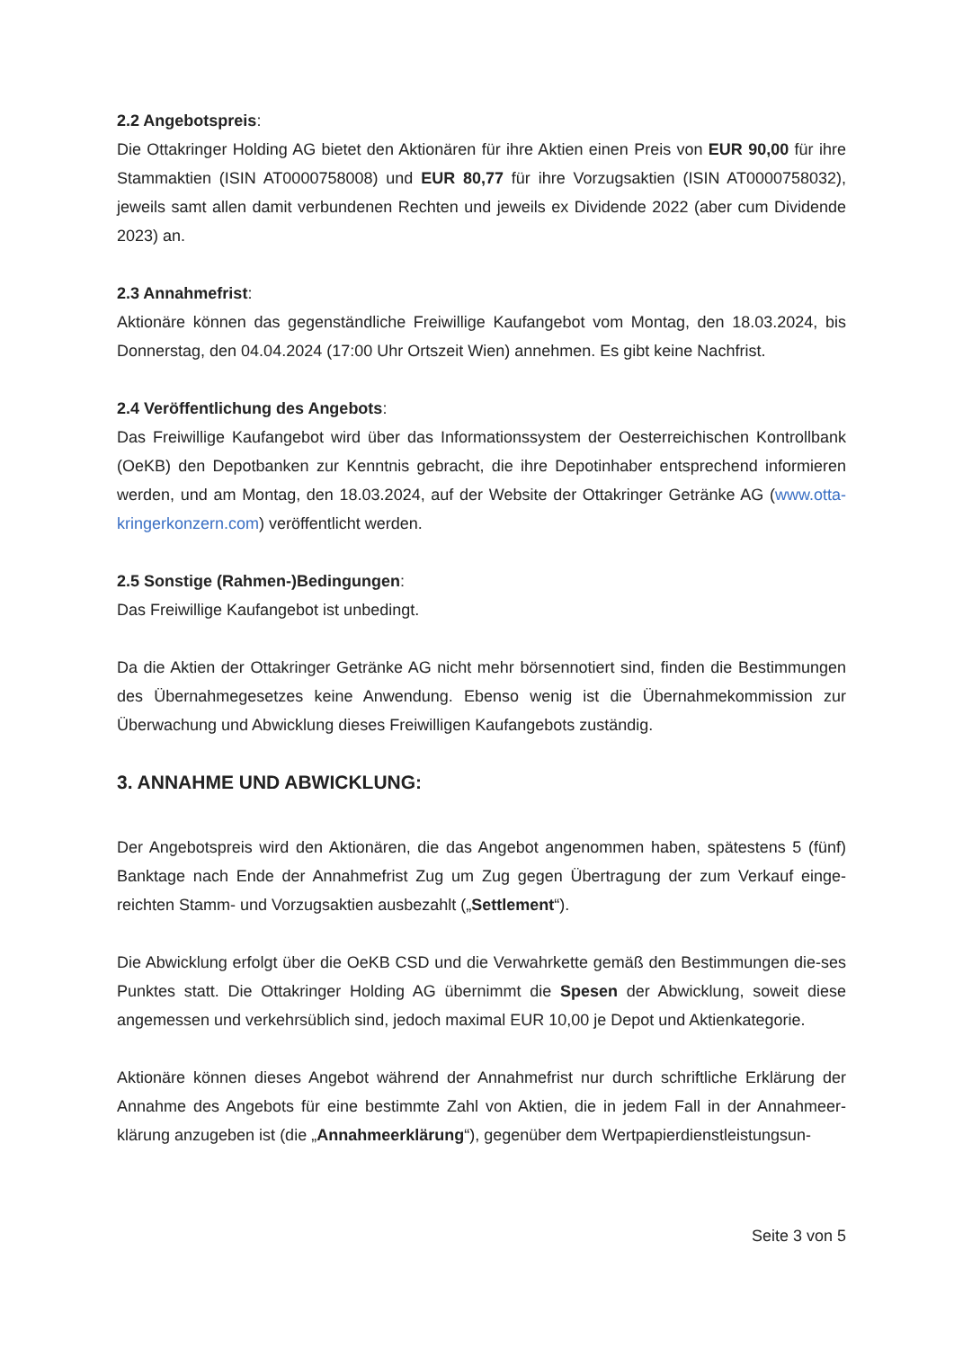2.2 Angebotspreis:
Die Ottakringer Holding AG bietet den Aktionären für ihre Aktien einen Preis von EUR 90,00 für ihre Stammaktien (ISIN AT0000758008) und EUR 80,77 für ihre Vorzugsaktien (ISIN AT0000758032), jeweils samt allen damit verbundenen Rechten und jeweils ex Dividende 2022 (aber cum Dividende 2023) an.
2.3 Annahmefrist:
Aktionäre können das gegenständliche Freiwillige Kaufangebot vom Montag, den 18.03.2024, bis Donnerstag, den 04.04.2024 (17:00 Uhr Ortszeit Wien) annehmen. Es gibt keine Nachfrist.
2.4 Veröffentlichung des Angebots:
Das Freiwillige Kaufangebot wird über das Informationssystem der Oesterreichischen Kontrollbank (OeKB) den Depotbanken zur Kenntnis gebracht, die ihre Depotinhaber entsprechend informieren werden, und am Montag, den 18.03.2024, auf der Website der Ottakringer Getränke AG (www.otta-kringerkonzern.com) veröffentlicht werden.
2.5 Sonstige (Rahmen-)Bedingungen:
Das Freiwillige Kaufangebot ist unbedingt.
Da die Aktien der Ottakringer Getränke AG nicht mehr börsennotiert sind, finden die Bestimmungen des Übernahmegesetzes keine Anwendung. Ebenso wenig ist die Übernahmekommission zur Überwachung und Abwicklung dieses Freiwilligen Kaufangebots zuständig.
3. ANNAHME UND ABWICKLUNG:
Der Angebotspreis wird den Aktionären, die das Angebot angenommen haben, spätestens 5 (fünf) Banktage nach Ende der Annahmefrist Zug um Zug gegen Übertragung der zum Verkauf einge-reichten Stamm- und Vorzugsaktien ausbezahlt („Settlement“).
Die Abwicklung erfolgt über die OeKB CSD und die Verwahrkette gemäß den Bestimmungen die-ses Punktes statt. Die Ottakringer Holding AG übernimmt die Spesen der Abwicklung, soweit diese angemessen und verkehrsüblich sind, jedoch maximal EUR 10,00 je Depot und Aktienkategorie.
Aktionäre können dieses Angebot während der Annahmefrist nur durch schriftliche Erklärung der Annahme des Angebots für eine bestimmte Zahl von Aktien, die in jedem Fall in der Annahmeer-klärung anzugeben ist (die „Annahmeerklärung“), gegenüber dem Wertpapierdienstleistungsun-
Seite 3 von 5